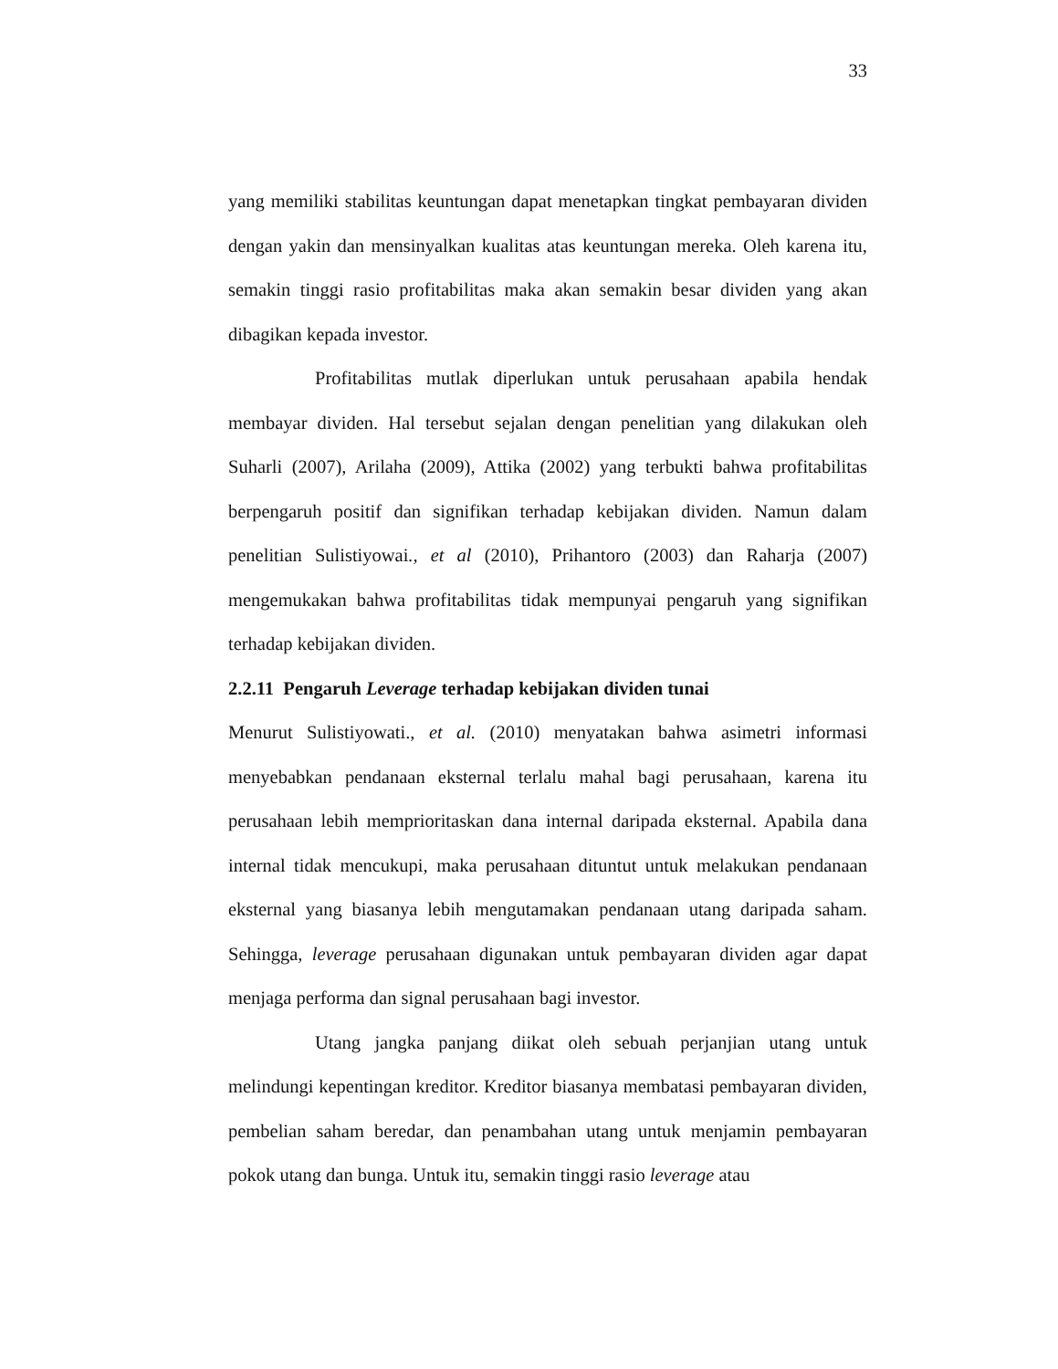33
yang memiliki stabilitas keuntungan dapat menetapkan tingkat pembayaran dividen dengan yakin dan mensinyalkan kualitas atas keuntungan mereka. Oleh karena itu, semakin tinggi rasio profitabilitas maka akan semakin besar dividen yang akan dibagikan kepada investor.
Profitabilitas mutlak diperlukan untuk perusahaan apabila hendak membayar dividen. Hal tersebut sejalan dengan penelitian yang dilakukan oleh Suharli (2007), Arilaha (2009), Attika (2002) yang terbukti bahwa profitabilitas berpengaruh positif dan signifikan terhadap kebijakan dividen. Namun dalam penelitian Sulistiyowai., et al (2010), Prihantoro (2003) dan Raharja (2007) mengemukakan bahwa profitabilitas tidak mempunyai pengaruh yang signifikan terhadap kebijakan dividen.
2.2.11 Pengaruh Leverage terhadap kebijakan dividen tunai
Menurut Sulistiyowati., et al. (2010) menyatakan bahwa asimetri informasi menyebabkan pendanaan eksternal terlalu mahal bagi perusahaan, karena itu perusahaan lebih memprioritaskan dana internal daripada eksternal. Apabila dana internal tidak mencukupi, maka perusahaan dituntut untuk melakukan pendanaan eksternal yang biasanya lebih mengutamakan pendanaan utang daripada saham. Sehingga, leverage perusahaan digunakan untuk pembayaran dividen agar dapat menjaga performa dan signal perusahaan bagi investor.
Utang jangka panjang diikat oleh sebuah perjanjian utang untuk melindungi kepentingan kreditor. Kreditor biasanya membatasi pembayaran dividen, pembelian saham beredar, dan penambahan utang untuk menjamin pembayaran pokok utang dan bunga. Untuk itu, semakin tinggi rasio leverage atau